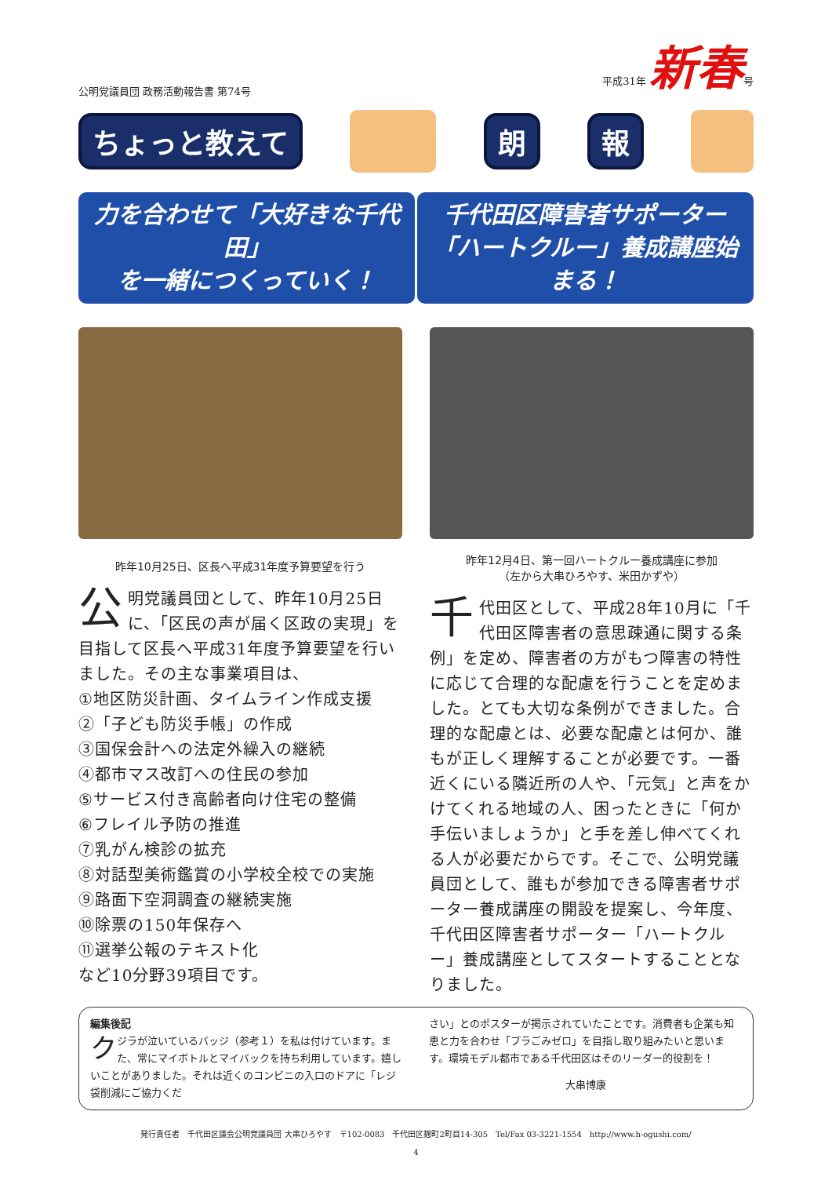公明党議員団 政務活動報告書 第74号 平成31年 新春号
ちょっと教えて 朗報
力を合わせて「大好きな千代田」
を一緒につくっていく！
千代田区障害者サポーター
「ハートクルー」養成講座始まる！
昨年10月25日、区長へ平成31年度予算要望を行う
公明党議員団として、昨年10月25日に、「区民の声が届く区政の実現」を目指して区長へ平成31年度予算要望を行いました。その主な事業項目は、
①地区防災計画、タイムライン作成支援
②「子ども防災手帳」の作成
③国保会計への法定外繰入の継続
④都市マス改訂への住民の参加
⑤サービス付き高齢者向け住宅の整備
⑥フレイル予防の推進
⑦乳がん検診の拡充
⑧対話型美術鑑賞の小学校全校での実施
⑨路面下空洞調査の継続実施
⑩除票の150年保存へ
⑪選挙公報のテキスト化
など10分野39項目です。
昨年12月4日、第一回ハートクルー養成講座に参加
（左から大串ひろやす、米田かずや）
千代田区として、平成28年10月に「千代田区障害者の意思疎通に関する条例」を定め、障害者の方がもつ障害の特性に応じて合理的な配慮を行うことを定めました。とても大切な条例ができました。合理的な配慮とは、必要な配慮とは何か、誰もが正しく理解することが必要です。一番近くにいる隣近所の人や、「元気」と声をかけてくれる地域の人、困ったときに「何か手伝いましょうか」と手を差し伸べてくれる人が必要だからです。そこで、公明党議員団として、誰もが参加できる障害者サポーター養成講座の開設を提案し、今年度、千代田区障害者サポーター「ハートクルー」養成講座としてスタートすることとなりました。
編集後記
クジラが泣いているバッジ（参考１）を私は付けています。また、常にマイボトルとマイバックを持ち利用しています。嬉しいことがありました。それは近くのコンビニの入口のドアに「レジ袋削減にご協力くだ
さい」とのポスターが掲示されていたことです。消費者も企業も知恵と力を合わせ「プラごみゼロ」を目指し取り組みたいと思います。環境モデル都市である千代田区はそのリーダー的役割を！
大串博康
発行責任者　千代田区議会公明党議員団 大串ひろやす　〒102-0083　千代田区麹町2町目14-305　Tel/Fax 03-3221-1554　http://www.h-ogushi.com/
4